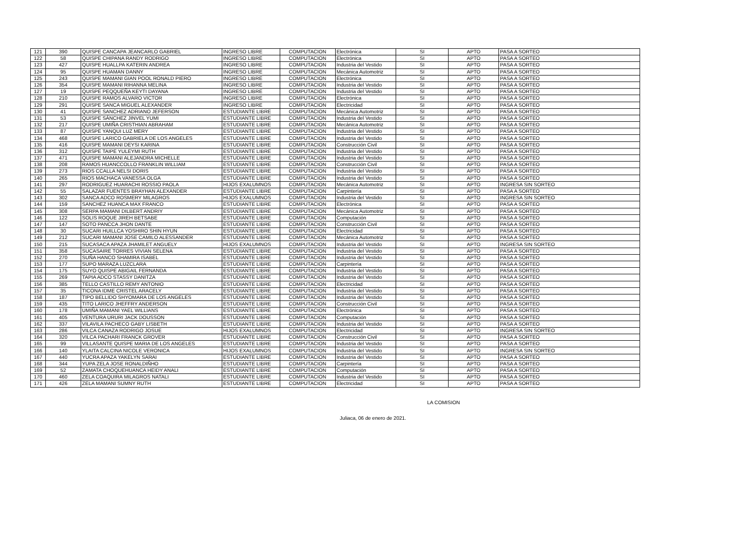| 121 | 390 | QUISPE CANCAPA JEANCARLO GABRIEL | INGRESO LIBRE | COMPUTACION | Electrónica | SI | APTO | PASA A SORTEO |
| 122 | 58 | QUISPE CHIPANA RANDY RODRIGO | INGRESO LIBRE | COMPUTACION | Electrónica | SI | APTO | PASA A SORTEO |
| 123 | 427 | QUISPE HUALLPA KATERIN ANDREA | INGRESO LIBRE | COMPUTACION | Industria del Vestido | SI | APTO | PASA A SORTEO |
| 124 | 95 | QUISPE HUAMAN DANNY | INGRESO LIBRE | COMPUTACION | Mecánica Automotriz | SI | APTO | PASA A SORTEO |
| 125 | 243 | QUISPE MAMANI GIAN POOL RONALD PIERO | INGRESO LIBRE | COMPUTACION | Electrónica | SI | APTO | PASA A SORTEO |
| 126 | 354 | QUISPE MAMANI RIHANNA MELINA | INGRESO LIBRE | COMPUTACION | Industria del Vestido | SI | APTO | PASA A SORTEO |
| 127 | 19 | QUISPE PEQQUEÑA KEYTI DAYANA | INGRESO LIBRE | COMPUTACION | Industria del Vestido | SI | APTO | PASA A SORTEO |
| 128 | 210 | QUISPE RAMOS ALVARO VICTOR | INGRESO LIBRE | COMPUTACION | Electrónica | SI | APTO | PASA A SORTEO |
| 129 | 291 | QUISPE SANCA MIGUEL ALEXANDER | INGRESO LIBRE | COMPUTACION | Electricidad | SI | APTO | PASA A SORTEO |
| 130 | 41 | QUISPE SANCHEZ ADRIANO JEFERSON | ESTUDIANTE LIBRE | COMPUTACION | Mecánica Automotriz | SI | APTO | PASA A SORTEO |
| 131 | 53 | QUISPE SÁNCHEZ JINVEL YUMI | ESTUDIANTE LIBRE | COMPUTACION | Industria del Vestido | SI | APTO | PASA A SORTEO |
| 132 | 217 | QUISPE UMIÑA CRISTHIAN ABRAHAM | ESTUDIANTE LIBRE | COMPUTACION | Mecánica Automotriz | SI | APTO | PASA A SORTEO |
| 133 | 87 | QUISPE YANQUI LUZ MERY | ESTUDIANTE LIBRE | COMPUTACION | Industria del Vestido | SI | APTO | PASA A SORTEO |
| 134 | 468 | QUISPE LARICO GABRIELA DE LOS ANGELES | ESTUDIANTE LIBRE | COMPUTACION | Industria del Vestido | SI | APTO | PASA A SORTEO |
| 135 | 416 | QUISPE MAMANI DEYSI KARINA | ESTUDIANTE LIBRE | COMPUTACION | Construcción Civil | SI | APTO | PASA A SORTEO |
| 136 | 312 | QUISPE TAIPE YULEYMI RUTH | ESTUDIANTE LIBRE | COMPUTACION | Industria del Vestido | SI | APTO | PASA A SORTEO |
| 137 | 471 | QUISPE MAMANI ALEJANDRA MICHELLE | ESTUDIANTE LIBRE | COMPUTACION | Industria del Vestido | SI | APTO | PASA A SORTEO |
| 138 | 208 | RAMOS HUANCCOLLO FRANKLIN WILLIAM | ESTUDIANTE LIBRE | COMPUTACION | Construcción Civil | SI | APTO | PASA A SORTEO |
| 139 | 273 | RIOS CCALLA NELSI DORIS | ESTUDIANTE LIBRE | COMPUTACION | Industria del Vestido | SI | APTO | PASA A SORTEO |
| 140 | 265 | RIOS MACHACA VANESSA OLGA | ESTUDIANTE LIBRE | COMPUTACION | Industria del Vestido | SI | APTO | PASA A SORTEO |
| 141 | 297 | RODRIGUEZ HUARACHI ROSSIO PAOLA | HIJOS EXALUMNOS | COMPUTACION | Mecánica Automotriz | SI | APTO | INGRESA SIN SORTEO |
| 142 | 55 | SALAZAR FUENTES BRAYHAN ALEXANDER | ESTUDIANTE LIBRE | COMPUTACION | Carpintería | SI | APTO | PASA A SORTEO |
| 143 | 302 | SANCA ADCO ROSMERY MILAGROS | HIJOS EXALUMNOS | COMPUTACION | Industria del Vestido | SI | APTO | INGRESA SIN SORTEO |
| 144 | 159 | SANCHEZ HUANCA MAX FRANCO | ESTUDIANTE LIBRE | COMPUTACION | Electrónica | SI | APTO | PASA A SORTEO |
| 145 | 308 | SERPA MAMANI DILBERT ANDRIY | ESTUDIANTE LIBRE | COMPUTACION | Mecánica Automotriz | SI | APTO | PASA A SORTEO |
| 146 | 122 | SOLIS ROQUE JIREH BETSABE | ESTUDIANTE LIBRE | COMPUTACION | Computación | SI | APTO | PASA A SORTEO |
| 147 | 147 | SOTO PANCCA JHON DANTE | ESTUDIANTE LIBRE | COMPUTACION | Construcción Civil | SI | APTO | PASA A SORTEO |
| 148 | 30 | SUCARI HUILLCA YOSHIRO SHIN HYUN | ESTUDIANTE LIBRE | COMPUTACION | Electricidad | SI | APTO | PASA A SORTEO |
| 149 | 212 | SUCARI MAMANI JOSE CAMILO ALESSANDER | ESTUDIANTE LIBRE | COMPUTACION | Mecánica Automotriz | SI | APTO | PASA A SORTEO |
| 150 | 215 | SUCASACA APAZA JHAMILET ANGUELY | HIJOS EXALUMNOS | COMPUTACION | Industria del Vestido | SI | APTO | INGRESA SIN SORTEO |
| 151 | 358 | SUCASAIRE TORRES VIVIAN SELENA | ESTUDIANTE LIBRE | COMPUTACION | Industria del Vestido | SI | APTO | PASA A SORTEO |
| 152 | 270 | SUÑA HANCO SHAMIRA ISABEL | ESTUDIANTE LIBRE | COMPUTACION | Industria del Vestido | SI | APTO | PASA A SORTEO |
| 153 | 177 | SUPO MARAZA LUZCLARA | ESTUDIANTE LIBRE | COMPUTACION | Carpintería | SI | APTO | PASA A SORTEO |
| 154 | 175 | SUYO QUISPE ABIGAIL FERNANDA | ESTUDIANTE LIBRE | COMPUTACION | Industria del Vestido | SI | APTO | PASA A SORTEO |
| 155 | 269 | TAPIA ADCO STASSY DANITZA | ESTUDIANTE LIBRE | COMPUTACION | Industria del Vestido | SI | APTO | PASA A SORTEO |
| 156 | 385 | TELLO CASTILLO REMY ANTONIO | ESTUDIANTE LIBRE | COMPUTACION | Electricidad | SI | APTO | PASA A SORTEO |
| 157 | 35 | TICONA IDME CRISTEL ARACELY | ESTUDIANTE LIBRE | COMPUTACION | Industria del Vestido | SI | APTO | PASA A SORTEO |
| 158 | 187 | TIPO BELLIDO SHYOMARA DE LOS ANGELES | ESTUDIANTE LIBRE | COMPUTACION | Industria del Vestido | SI | APTO | PASA A SORTEO |
| 159 | 435 | TITO LARICO JHEFFRY ANDERSON | ESTUDIANTE LIBRE | COMPUTACION | Construcción Civil | SI | APTO | PASA A SORTEO |
| 160 | 178 | UMIÑA MAMANI YAEL WILLIANS | ESTUDIANTE LIBRE | COMPUTACION | Electrónica | SI | APTO | PASA A SORTEO |
| 161 | 405 | VENTURA URURI JACK DOUSSON | ESTUDIANTE LIBRE | COMPUTACION | Computación | SI | APTO | PASA A SORTEO |
| 162 | 337 | VILAVILA PACHECO GABY LISBETH | ESTUDIANTE LIBRE | COMPUTACION | Industria del Vestido | SI | APTO | PASA A SORTEO |
| 163 | 286 | VILCA CANAZA RODRIGO JOSUE | HIJOS EXALUMNOS | COMPUTACION | Electricidad | SI | APTO | INGRESA SIN SORTEO |
| 164 | 320 | VILCA PACHARI FRANCK GROVER | ESTUDIANTE LIBRE | COMPUTACION | Construcción Civil | SI | APTO | PASA A SORTEO |
| 165 | 99 | VILLASANTE QUISPE MARIA DE LOS ANGELES | ESTUDIANTE LIBRE | COMPUTACION | Industria del Vestido | SI | APTO | PASA A SORTEO |
| 166 | 140 | YLAITA CALCINA NICOLE VERONICA | HIJOS EXALUMNOS | COMPUTACION | Industria del Vestido | SI | APTO | INGRESA SIN SORTEO |
| 167 | 440 | YUCRA APAZA YAKELYN SARAI | ESTUDIANTE LIBRE | COMPUTACION | Industria del Vestido | SI | APTO | PASA A SORTEO |
| 168 | 344 | YUPA ZELA JOSE RONALDIÑHO | ESTUDIANTE LIBRE | COMPUTACION | Carpintería | SI | APTO | PASA A SORTEO |
| 169 | 52 | ZAMATA CHOQUEHUANCA HEIDY ANALI | ESTUDIANTE LIBRE | COMPUTACION | Computación | SI | APTO | PASA A SORTEO |
| 170 | 460 | ZELA COAQUIRA MILAGROS NATALI | ESTUDIANTE LIBRE | COMPUTACION | Industria del Vestido | SI | APTO | PASA A SORTEO |
| 171 | 426 | ZELA MAMANI SUMNY RUTH | ESTUDIANTE LIBRE | COMPUTACION | Electricidad | SI | APTO | PASA A SORTEO |
LA COMISION
Juliaca, 06 de enero de 2021.